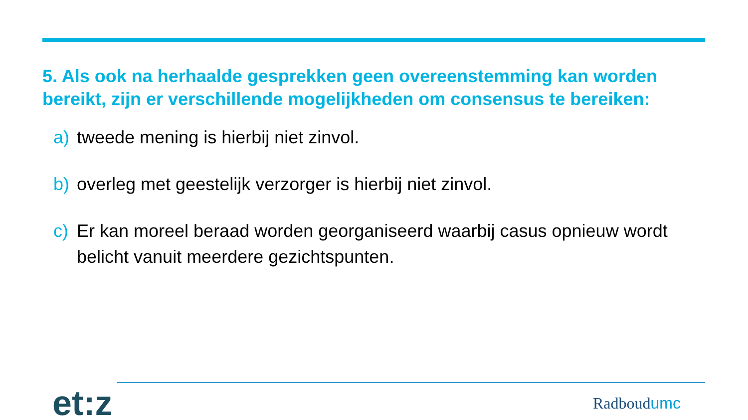5. Als ook na herhaalde gesprekken geen overeenstemming kan worden bereikt, zijn er verschillende mogelijkheden om consensus te bereiken:
a) tweede mening is hierbij niet zinvol.
b) overleg met geestelijk verzorger is hierbij niet zinvol.
c) Er kan moreel beraad worden georganiseerd waarbij casus opnieuw wordt belicht vanuit meerdere gezichtspunten.
et:z
Radboudumc